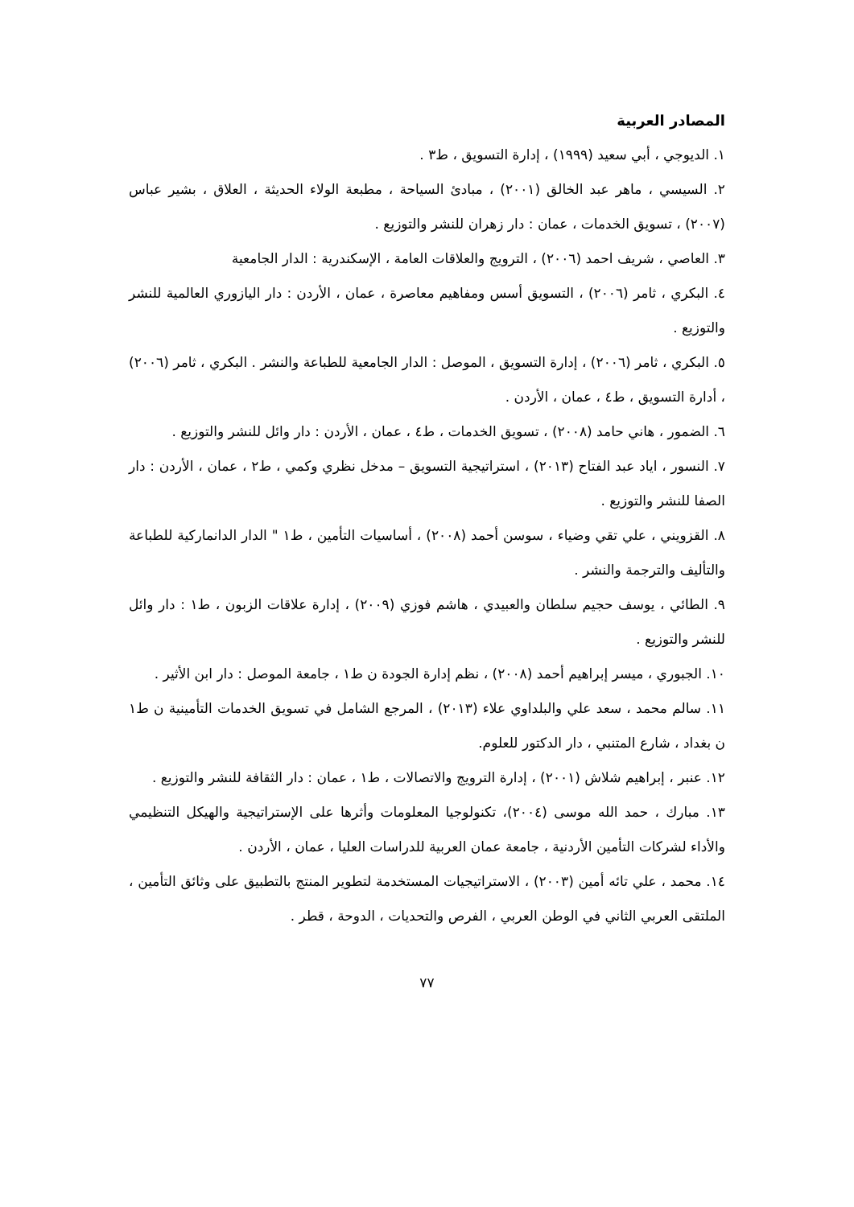المصادر العربية
١. الديوجي ، أبي سعيد (١٩٩٩) ، إدارة التسويق ، ط٣ .
٢. السيسي ، ماهر عبد الخالق (٢٠٠١) ، مبادئ السياحة ، مطبعة الولاء الحديثة ، العلاق ، بشير عباس (٢٠٠٧) ، تسويق الخدمات ، عمان : دار زهران للنشر والتوزيع .
٣. العاصي ، شريف احمد (٢٠٠٦) ، الترويج والعلاقات العامة ، الإسكندرية : الدار الجامعية
٤. البكري ، ثامر (٢٠٠٦) ، التسويق أسس ومفاهيم معاصرة ، عمان ، الأردن : دار اليازوري العالمية للنشر والتوزيع .
٥. البكري ، ثامر (٢٠٠٦) ، إدارة التسويق ، الموصل : الدار الجامعية للطباعة والنشر . البكري ، ثامر (٢٠٠٦) ، أدارة التسويق ، ط٤ ، عمان ، الأردن .
٦. الضمور ، هاني حامد (٢٠٠٨) ، تسويق الخدمات ، ط٤ ، عمان ، الأردن : دار وائل للنشر والتوزيع .
٧. النسور ، اياد عبد الفتاح (٢٠١٣) ، استراتيجية التسويق – مدخل نظري وكمي ، ط٢ ، عمان ، الأردن : دار الصفا للنشر والتوزيع .
٨. القزويني ، علي تقي وضياء ، سوسن أحمد (٢٠٠٨) ، أساسيات التأمين ، ط١ " الدار الدانماركية للطباعة والتأليف والترجمة والنشر .
٩. الطائي ، يوسف حجيم سلطان والعبيدي ، هاشم فوزي (٢٠٠٩) ، إدارة علاقات الزبون ، ط١ : دار وائل للنشر والتوزيع .
١٠. الجبوري ، ميسر إبراهيم أحمد (٢٠٠٨) ، نظم إدارة الجودة ن ط١ ، جامعة الموصل : دار ابن الأثير .
١١. سالم محمد ، سعد علي والبلداوي علاء (٢٠١٣) ، المرجع الشامل في تسويق الخدمات التأمينية ن ط١ ن بغداد ، شارع المتنبي ، دار الدكتور للعلوم.
١٢. عنبر ، إبراهيم شلاش (٢٠٠١) ، إدارة الترويج والاتصالات ، ط١ ، عمان : دار الثقافة للنشر والتوزيع .
١٣. مبارك ، حمد الله موسى (٢٠٠٤)، تكنولوجيا المعلومات وأثرها على الإستراتيجية والهيكل التنظيمي والأداء لشركات التأمين الأردنية ، جامعة عمان العربية للدراسات العليا ، عمان ، الأردن .
١٤. محمد ، علي تائه أمين (٢٠٠٣) ، الاستراتيجيات المستخدمة لتطوير المنتج بالتطبيق على وثائق التأمين ، الملتقى العربي الثاني في الوطن العربي ، الفرص والتحديات ، الدوحة ، قطر .
٧٧